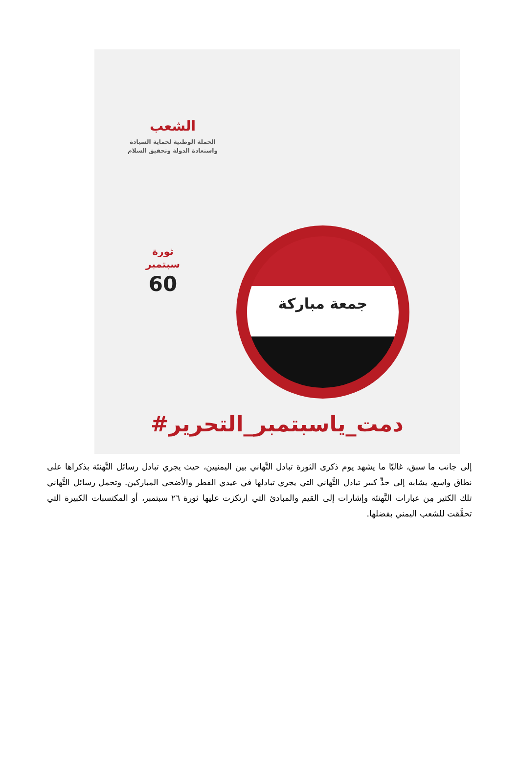الشعب
الحملة الوطنية لحماية السيادة
واستعادة الدولة وتحقيق السلام
ثورة
سبتمبر
60
جمعة مباركة
#دمت_ياسبتمبر_التحرير
إلى جانب ما سبق، غالبًا ما يشهد يوم ذكرى الثورة تبادل التَّهاني بين اليمنيين، حيث يجري تبادل رسائل التَّهنئة بذكراها على نطاق واسع، يشابه إلى حدٍّ كبير تبادل التَّهاني التي يجري تبادلها في عيدي الفطر والأضحى المباركين. وتحمل رسائل التَّهاني تلك الكثير مِن عبارات التَّهنئة وإشارات إلى القيم والمبادئ التي ارتكزت عليها ثورة ٢٦ سبتمبر، أو المكتسبات الكبيرة التي تحقَّقت للشعب اليمني بفضلها.